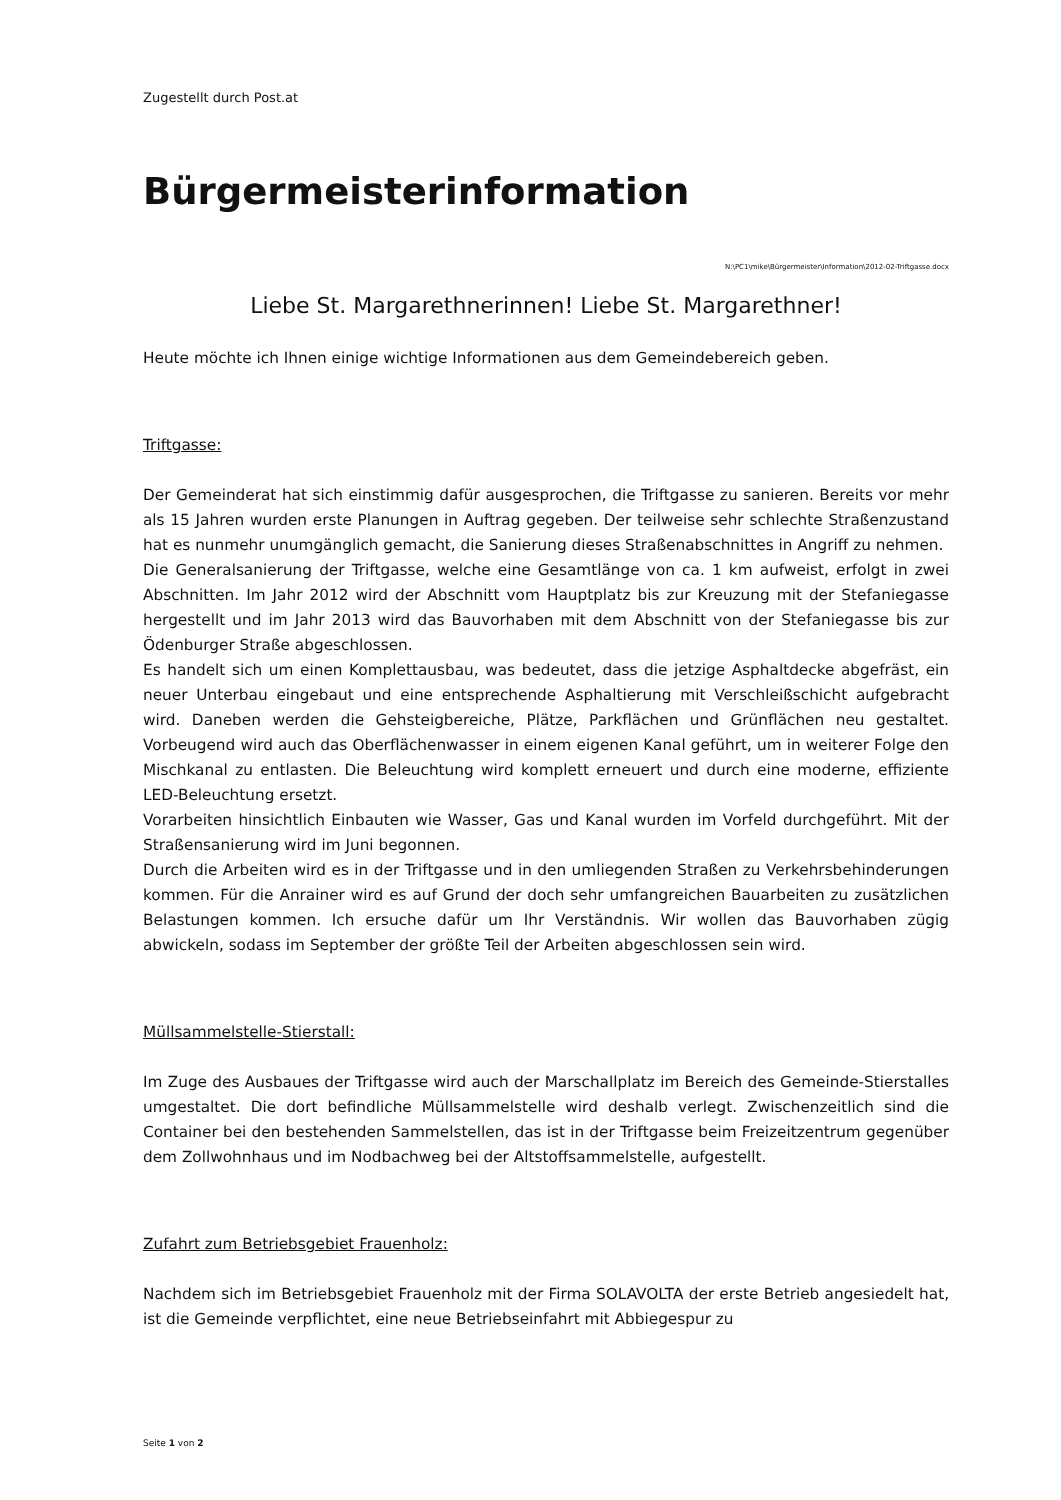Zugestellt durch Post.at
Bürgermeisterinformation
N:\PC1\mike\Bürgermeister\Information\2012-02-Triftgasse.docx
Liebe St. Margarethnerinnen! Liebe St. Margarethner!
Heute möchte ich Ihnen einige wichtige Informationen aus dem Gemeindebereich geben.
Triftgasse:
Der Gemeinderat hat sich einstimmig dafür ausgesprochen, die Triftgasse zu sanieren. Bereits vor mehr als 15 Jahren wurden erste Planungen in Auftrag gegeben. Der teilweise sehr schlechte Straßenzustand hat es nunmehr unumgänglich gemacht, die Sanierung dieses Straßenabschnittes in Angriff zu nehmen.
Die Generalsanierung der Triftgasse, welche eine Gesamtlänge von ca. 1 km aufweist, erfolgt in zwei Abschnitten. Im Jahr 2012 wird der Abschnitt vom Hauptplatz bis zur Kreuzung mit der Stefaniegasse hergestellt und im Jahr 2013 wird das Bauvorhaben mit dem Abschnitt von der Stefaniegasse bis zur Ödenburger Straße abgeschlossen.
Es handelt sich um einen Komplettausbau, was bedeutet, dass die jetzige Asphaltdecke abgefräst, ein neuer Unterbau eingebaut und eine entsprechende Asphaltierung mit Verschleißschicht aufgebracht wird. Daneben werden die Gehsteigbereiche, Plätze, Parkflächen und Grünflächen neu gestaltet. Vorbeugend wird auch das Oberflächenwasser in einem eigenen Kanal geführt, um in weiterer Folge den Mischkanal zu entlasten. Die Beleuchtung wird komplett erneuert und durch eine moderne, effiziente LED-Beleuchtung ersetzt.
Vorarbeiten hinsichtlich Einbauten wie Wasser, Gas und Kanal wurden im Vorfeld durchgeführt. Mit der Straßensanierung wird im Juni begonnen.
Durch die Arbeiten wird es in der Triftgasse und in den umliegenden Straßen zu Verkehrsbehinderungen kommen. Für die Anrainer wird es auf Grund der doch sehr umfangreichen Bauarbeiten zu zusätzlichen Belastungen kommen. Ich ersuche dafür um Ihr Verständnis. Wir wollen das Bauvorhaben zügig abwickeln, sodass im September der größte Teil der Arbeiten abgeschlossen sein wird.
Müllsammelstelle-Stierstall:
Im Zuge des Ausbaues der Triftgasse wird auch der Marschallplatz im Bereich des Gemeinde-Stierstalles umgestaltet. Die dort befindliche Müllsammelstelle wird deshalb verlegt. Zwischenzeitlich sind die Container bei den bestehenden Sammelstellen, das ist in der Triftgasse beim Freizeitzentrum gegenüber dem Zollwohnhaus und im Nodbachweg bei der Altstoffsammelstelle, aufgestellt.
Zufahrt zum Betriebsgebiet Frauenholz:
Nachdem sich im Betriebsgebiet Frauenholz mit der Firma SOLAVOLTA der erste Betrieb angesiedelt hat, ist die Gemeinde verpflichtet, eine neue Betriebseinfahrt mit Abbiegespur zu
Seite 1 von 2